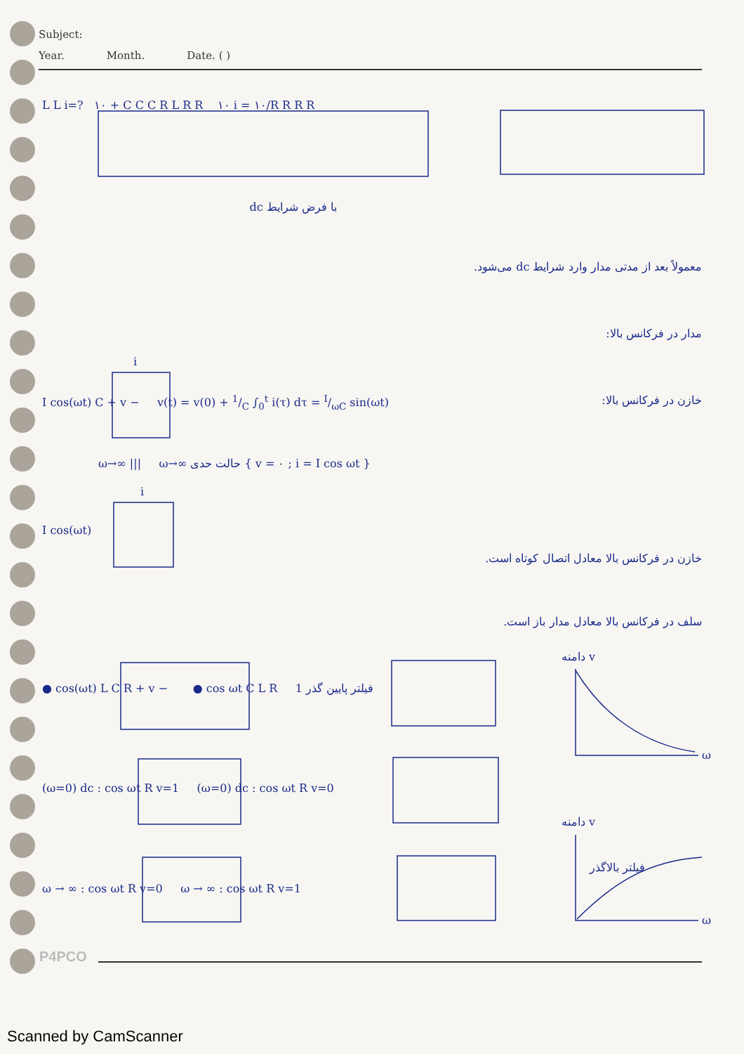Subject:
Year. Month. Date. ( )
L L i=? ١٠ + C C C R L R R ١٠ i = ١٠/R R R R
با فرض شرایط dc
معمولاً بعد از مدتی مدار وارد شرایط dc می‌شود.
مدار در فرکانس بالا:
i
I cos(ωt) C + v − v(t) = v(0) + 1/C ∫<sub>0</sub><sup>t</sup> i(τ) dτ = I/ωC sin(ωt) خازن در فرکانس بالا:
ω→∞ ||| ω→∞ حالت حدی { v = ٠ ; i = I cos ωt }
i
I cos(ωt)
خازن در فرکانس بالا معادل اتصال کوتاه است.
سلف در فرکانس بالا معادل مدار باز است.
دامنه v
● cos(ωt) L C R + v − ● cos ωt C L R 1 فیلتر پایین گذر
ω
(ω=0) dc : cos ωt R v=1 (ω=0) dc : cos ωt R v=0
دامنه v
فیلتر بالاگذر
ω → ∞ : cos ωt R v=0 ω → ∞ : cos ωt R v=1
ω
P4PCO
Scanned by CamScanner